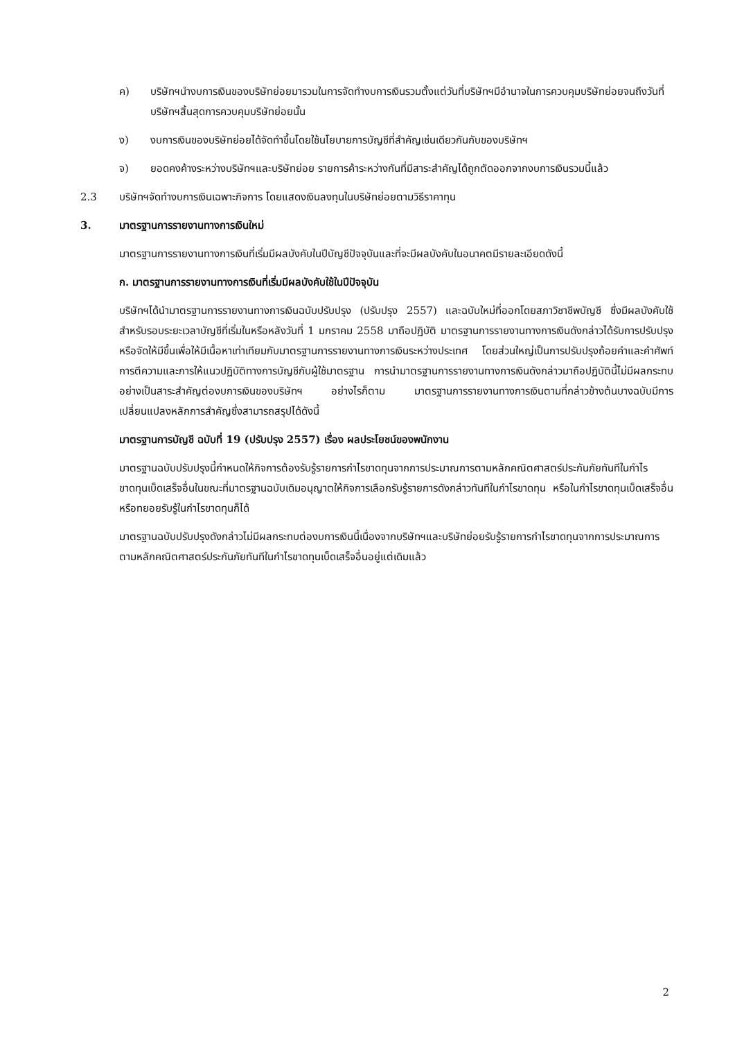ค) บริษัทฯนำงบการเงินของบริษัทย่อยมารวมในการจัดทำงบการเงินรวมตั้งแต่วันที่บริษัทฯมีอำนาจในการควบคุมบริษัทย่อยจนถึงวันที่บริษัทฯสิ้นสุดการควบคุมบริษัทย่อยนั้น
ง) งบการเงินของบริษัทย่อยได้จัดทำขึ้นโดยใช้นโยบายการบัญชีที่สำคัญเช่นเดียวกันกับของบริษัทฯ
จ) ยอดคงค้างระหว่างบริษัทฯและบริษัทย่อย รายการค้าระหว่างกันที่มีสาระสำคัญได้ถูกตัดออกจากงบการเงินรวมนี้แล้ว
2.3 บริษัทฯจัดทำงบการเงินเฉพาะกิจการ โดยแสดงเงินลงทุนในบริษัทย่อยตามวิธีราคาทุน
3. มาตรฐานการรายงานทางการเงินใหม่
มาตรฐานการรายงานทางการเงินที่เริ่มมีผลบังคับในปีบัญชีปัจจุบันและที่จะมีผลบังคับในอนาคตมีรายละเอียดดังนี้
ก. มาตรฐานการรายงานทางการเงินที่เริ่มมีผลบังคับใช้ในปีปัจจุบัน
บริษัทฯได้นำมาตรฐานการรายงานทางการเงินฉบับปรับปรุง (ปรับปรุง 2557) และฉบับใหม่ที่ออกโดยสภาวิชาชีพบัญชี ซึ่งมีผลบังคับใช้สำหรับรอบระยะเวลาบัญชีที่เริ่มในหรือหลังวันที่ 1 มกราคม 2558 มาถือปฏิบัติ มาตรฐานการรายงานทางการเงินดังกล่าวได้รับการปรับปรุงหรือจัดให้มีขึ้นเพื่อให้มีเนื้อหาเท่าเทียมกับมาตรฐานการรายงานทางการเงินระหว่างประเทศ โดยส่วนใหญ่เป็นการปรับปรุงถ้อยคำและคำศัพท์ การตีความและการให้แนวปฏิบัติทางการบัญชีกับผู้ใช้มาตรฐาน การนำมาตรฐานการรายงานทางการเงินดังกล่าวมาถือปฏิบัตินี้ไม่มีผลกระทบอย่างเป็นสาระสำคัญต่องบการเงินของบริษัทฯ อย่างไรก็ตาม มาตรฐานการรายงานทางการเงินตามที่กล่าวข้างต้นบางฉบับมีการเปลี่ยนแปลงหลักการสำคัญซึ่งสามารถสรุปได้ดังนี้
มาตรฐานการบัญชี ฉบับที่ 19 (ปรับปรุง 2557) เรื่อง ผลประโยชน์ของพนักงาน
มาตรฐานฉบับปรับปรุงนี้กำหนดให้กิจการต้องรับรู้รายการกำไรขาดทุนจากการประมาณการตามหลักคณิตศาสตร์ประกันภัยทันทีในกำไรขาดทุนเบ็ดเสร็จอื่นในขณะที่มาตรฐานฉบับเดิมอนุญาตให้กิจการเลือกรับรู้รายการดังกล่าวทันทีในกำไรขาดทุน หรือในกำไรขาดทุนเบ็ดเสร็จอื่น หรือทยอยรับรู้ในกำไรขาดทุนก็ได้
มาตรฐานฉบับปรับปรุงดังกล่าวไม่มีผลกระทบต่องบการเงินนี้เนื่องจากบริษัทฯและบริษัทย่อยรับรู้รายการกำไรขาดทุนจากการประมาณการตามหลักคณิตศาสตร์ประกันภัยทันทีในกำไรขาดทุนเบ็ดเสร็จอื่นอยู่แต่เดิมแล้ว
2